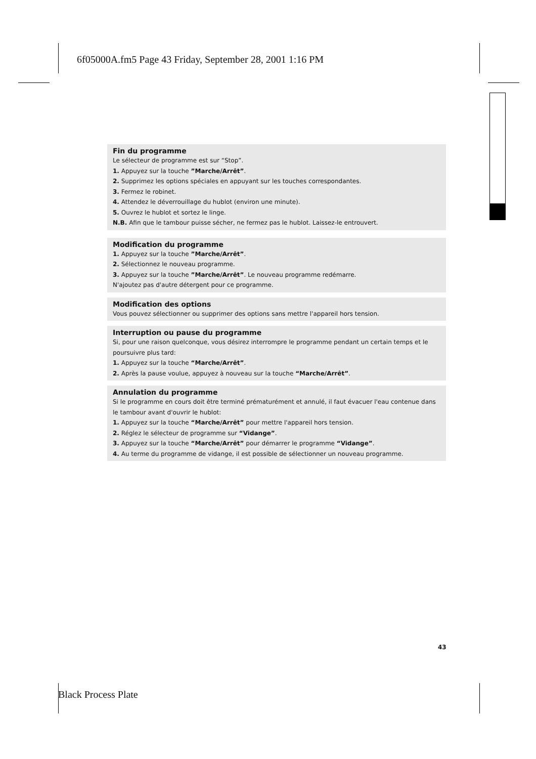6f05000A.fm5 Page 43 Friday, September 28, 2001 1:16 PM
Fin du programme
Le sélecteur de programme est sur “Stop”.
1. Appuyez sur la touche ”Marche/Arrêt”.
2. Supprimez les options spéciales en appuyant sur les touches correspondantes.
3. Fermez le robinet.
4. Attendez le déverrouillage du hublot (environ une minute).
5. Ouvrez le hublot et sortez le linge.
N.B. Afin que le tambour puisse sécher, ne fermez pas le hublot. Laissez-le entrouvert.
Modification du programme
1. Appuyez sur la touche ”Marche/Arrêt”.
2. Sélectionnez le nouveau programme.
3. Appuyez sur la touche ”Marche/Arrêt”. Le nouveau programme redémarre.
N'ajoutez pas d'autre détergent pour ce programme.
Modification des options
Vous pouvez sélectionner ou supprimer des options sans mettre l'appareil hors tension.
Interruption ou pause du programme
Si, pour une raison quelconque, vous désirez interrompre le programme pendant un certain temps et le poursuivre plus tard:
1. Appuyez sur la touche “Marche/Arrêt”.
2. Après la pause voulue, appuyez à nouveau sur la touche “Marche/Arrêt”.
Annulation du programme
Si le programme en cours doit être terminé prématurément et annulé, il faut évacuer l'eau contenue dans le tambour avant d'ouvrir le hublot:
1. Appuyez sur la touche “Marche/Arrêt” pour mettre l'appareil hors tension.
2. Réglez le sélecteur de programme sur “Vidange”.
3. Appuyez sur la touche “Marche/Arrêt” pour démarrer le programme “Vidange”.
4. Au terme du programme de vidange, il est possible de sélectionner un nouveau programme.
43
Black Process Plate